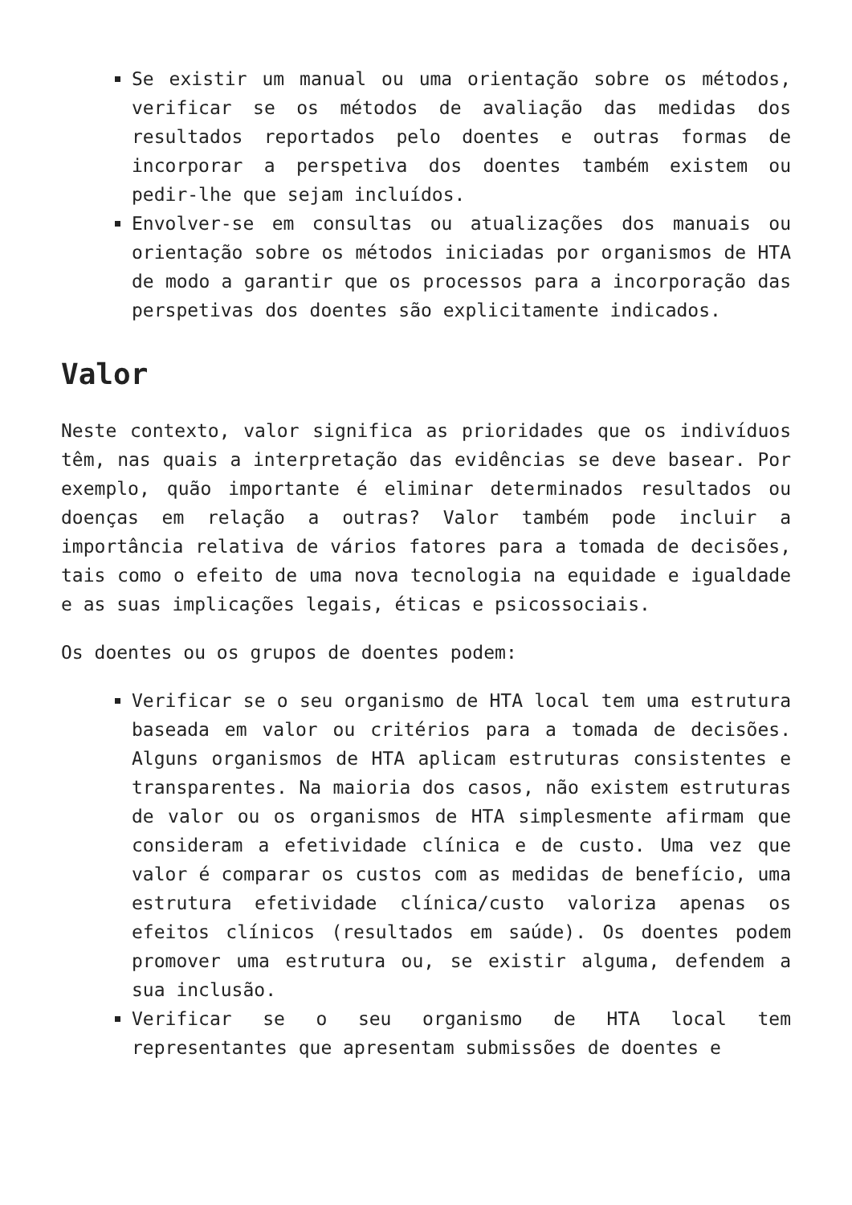Se existir um manual ou uma orientação sobre os métodos, verificar se os métodos de avaliação das medidas dos resultados reportados pelo doentes e outras formas de incorporar a perspetiva dos doentes também existem ou pedir-lhe que sejam incluídos.
Envolver-se em consultas ou atualizações dos manuais ou orientação sobre os métodos iniciadas por organismos de HTA de modo a garantir que os processos para a incorporação das perspetivas dos doentes são explicitamente indicados.
Valor
Neste contexto, valor significa as prioridades que os indivíduos têm, nas quais a interpretação das evidências se deve basear. Por exemplo, quão importante é eliminar determinados resultados ou doenças em relação a outras? Valor também pode incluir a importância relativa de vários fatores para a tomada de decisões, tais como o efeito de uma nova tecnologia na equidade e igualdade e as suas implicações legais, éticas e psicossociais.
Os doentes ou os grupos de doentes podem:
Verificar se o seu organismo de HTA local tem uma estrutura baseada em valor ou critérios para a tomada de decisões. Alguns organismos de HTA aplicam estruturas consistentes e transparentes. Na maioria dos casos, não existem estruturas de valor ou os organismos de HTA simplesmente afirmam que consideram a efetividade clínica e de custo. Uma vez que valor é comparar os custos com as medidas de benefício, uma estrutura efetividade clínica/custo valoriza apenas os efeitos clínicos (resultados em saúde). Os doentes podem promover uma estrutura ou, se existir alguma, defendem a sua inclusão.
Verificar se o seu organismo de HTA local tem representantes que apresentam submissões de doentes e